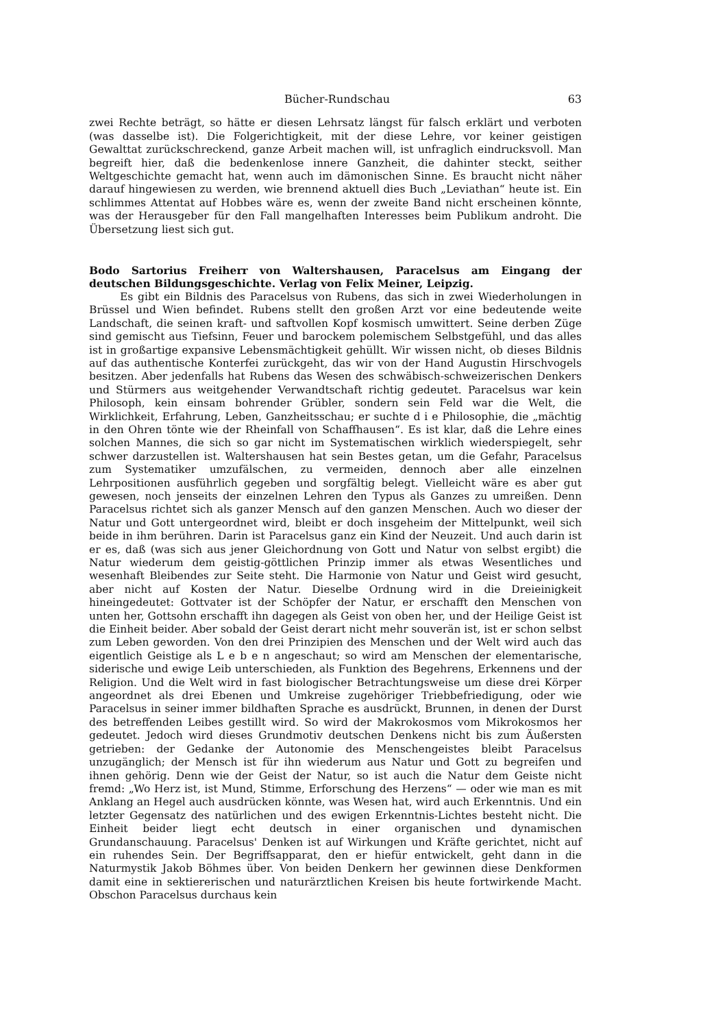Bücher-Rundschau 63
zwei Rechte beträgt, so hätte er diesen Lehrsatz längst für falsch erklärt und verboten (was dasselbe ist). Die Folgerichtigkeit, mit der diese Lehre, vor keiner geistigen Gewalttat zurückschreckend, ganze Arbeit machen will, ist unfraglich eindrucksvoll. Man begreift hier, daß die bedenkenlose innere Ganzheit, die dahinter steckt, seither Weltgeschichte gemacht hat, wenn auch im dämonischen Sinne. Es braucht nicht näher darauf hingewiesen zu werden, wie brennend aktuell dies Buch „Leviathan“ heute ist. Ein schlimmes Attentat auf Hobbes wäre es, wenn der zweite Band nicht erscheinen könnte, was der Herausgeber für den Fall mangelhaften Interesses beim Publikum androht. Die Übersetzung liest sich gut.
Bodo Sartorius Freiherr von Waltershausen, Paracelsus am Eingang der deutschen Bildungsgeschichte. Verlag von Felix Meiner, Leipzig.
Es gibt ein Bildnis des Paracelsus von Rubens, das sich in zwei Wiederholungen in Brüssel und Wien befindet. Rubens stellt den großen Arzt vor eine bedeutende weite Landschaft, die seinen kraft- und saftvollen Kopf kosmisch umwittert. Seine derben Züge sind gemischt aus Tiefsinn, Feuer und barockem polemischem Selbstgefühl, und das alles ist in großartige expansive Lebensmächtigkeit gehüllt. Wir wissen nicht, ob dieses Bildnis auf das authentische Konterfei zurückgeht, das wir von der Hand Augustin Hirschvogels besitzen. Aber jedenfalls hat Rubens das Wesen des schwäbisch-schweizerischen Denkers und Stürmers aus weitgehender Verwandtschaft richtig gedeutet. Paracelsus war kein Philosoph, kein einsam bohrender Grübler, sondern sein Feld war die Welt, die Wirklichkeit, Erfahrung, Leben, Ganzheitsschau; er suchte d i e Philosophie, die „mächtig in den Ohren tönte wie der Rheinfall von Schaffhausen“. Es ist klar, daß die Lehre eines solchen Mannes, die sich so gar nicht im Systematischen wirklich wiederspiegelt, sehr schwer darzustellen ist. Waltershausen hat sein Bestes getan, um die Gefahr, Paracelsus zum Systematiker umzufälschen, zu vermeiden, dennoch aber alle einzelnen Lehrpositionen ausführlich gegeben und sorgfältig belegt. Vielleicht wäre es aber gut gewesen, noch jenseits der einzelnen Lehren den Typus als Ganzes zu umreißen. Denn Paracelsus richtet sich als ganzer Mensch auf den ganzen Menschen. Auch wo dieser der Natur und Gott untergeordnet wird, bleibt er doch insgeheim der Mittelpunkt, weil sich beide in ihm berühren. Darin ist Paracelsus ganz ein Kind der Neuzeit. Und auch darin ist er es, daß (was sich aus jener Gleichordnung von Gott und Natur von selbst ergibt) die Natur wiederum dem geistig-göttlichen Prinzip immer als etwas Wesentliches und wesenhaft Bleibendes zur Seite steht. Die Harmonie von Natur und Geist wird gesucht, aber nicht auf Kosten der Natur. Dieselbe Ordnung wird in die Dreieinigkeit hineingedeutet: Gottvater ist der Schöpfer der Natur, er erschafft den Menschen von unten her, Gottsohn erschafft ihn dagegen als Geist von oben her, und der Heilige Geist ist die Einheit beider. Aber sobald der Geist derart nicht mehr souverän ist, ist er schon selbst zum Leben geworden. Von den drei Prinzipien des Menschen und der Welt wird auch das eigentlich Geistige als L e b e n angeschaut; so wird am Menschen der elementarische, siderische und ewige Leib unterschieden, als Funktion des Begehrens, Erkennens und der Religion. Und die Welt wird in fast biologischer Betrachtungsweise um diese drei Körper angeordnet als drei Ebenen und Umkreise zugehöriger Triebbefriedigung, oder wie Paracelsus in seiner immer bildhaften Sprache es ausdrückt, Brunnen, in denen der Durst des betreffenden Leibes gestillt wird. So wird der Makrokosmos vom Mikrokosmos her gedeutet. Jedoch wird dieses Grundmotiv deutschen Denkens nicht bis zum Äußersten getrieben: der Gedanke der Autonomie des Menschengeistes bleibt Paracelsus unzugänglich; der Mensch ist für ihn wiederum aus Natur und Gott zu begreifen und ihnen gehörig. Denn wie der Geist der Natur, so ist auch die Natur dem Geiste nicht fremd: „Wo Herz ist, ist Mund, Stimme, Erforschung des Herzens“ — oder wie man es mit Anklang an Hegel auch ausdrücken könnte, was Wesen hat, wird auch Erkenntnis. Und ein letzter Gegensatz des natürlichen und des ewigen Erkenntnis-Lichtes besteht nicht. Die Einheit beider liegt echt deutsch in einer organischen und dynamischen Grundanschauung. Paracelsus' Denken ist auf Wirkungen und Kräfte gerichtet, nicht auf ein ruhendes Sein. Der Begriffsapparat, den er hiefür entwickelt, geht dann in die Naturmystik Jakob Böhmes über. Von beiden Denkern her gewinnen diese Denkformen damit eine in sektiererischen und naturärztlichen Kreisen bis heute fortwirkende Macht. Obschon Paracelsus durchaus kein